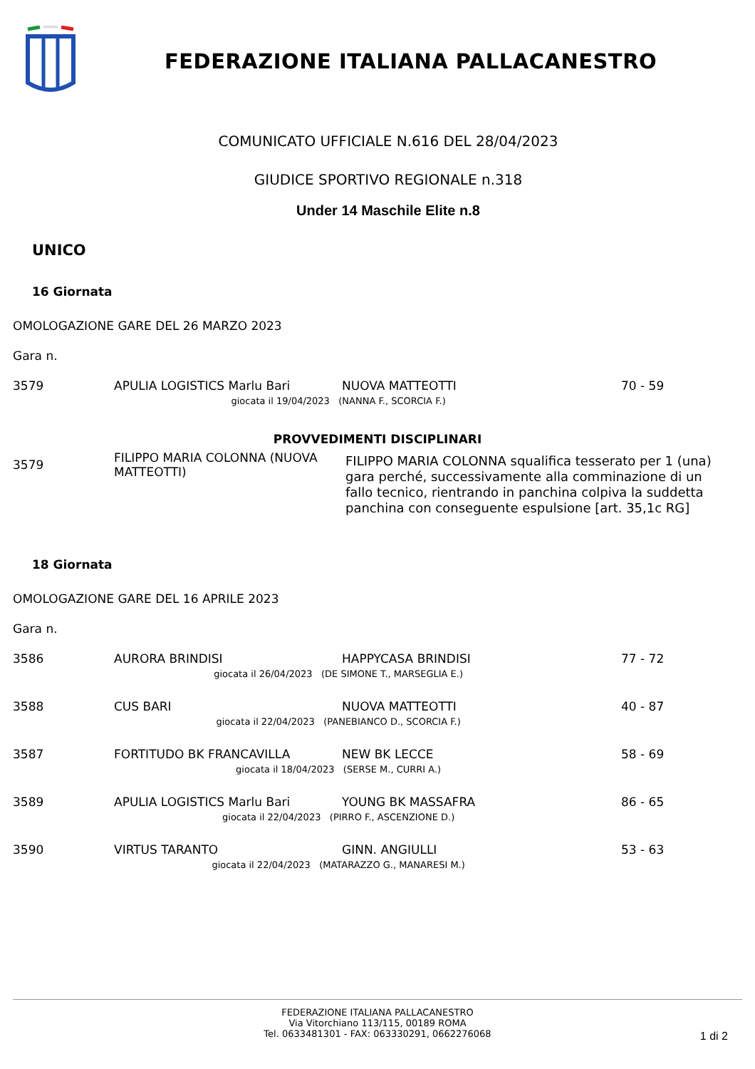FEDERAZIONE ITALIANA PALLACANESTRO
COMUNICATO UFFICIALE N.616 DEL 28/04/2023
GIUDICE SPORTIVO REGIONALE n.318
Under 14 Maschile Elite n.8
UNICO
16 Giornata
OMOLOGAZIONE GARE DEL 26 MARZO 2023
Gara n.
| 3579 | APULIA LOGISTICS Marlu Bari | NUOVA MATTEOTTI | 70 - 59 |
| giocata il 19/04/2023 (NANNA F., SCORCIA F.) | | | |
PROVVEDIMENTI DISCIPLINARI
| 3579 | FILIPPO MARIA COLONNA (NUOVA MATTEOTTI) | FILIPPO MARIA COLONNA squalifica tesserato per 1 (una) gara perché, successivamente alla comminazione di un fallo tecnico, rientrando in panchina colpiva la suddetta panchina con conseguente espulsione [art. 35,1c RG] |
18 Giornata
OMOLOGAZIONE GARE DEL 16 APRILE 2023
Gara n.
| 3586 | AURORA BRINDISI | HAPPYCASA BRINDISI | 77 - 72 |
| giocata il 26/04/2023 (DE SIMONE T., MARSEGLIA E.) | | | |
| 3588 | CUS BARI | NUOVA MATTEOTTI | 40 - 87 |
| giocata il 22/04/2023 (PANEBIANCO D., SCORCIA F.) | | | |
| 3587 | FORTITUDO BK FRANCAVILLA | NEW BK LECCE | 58 - 69 |
| giocata il 18/04/2023 (SERSE M., CURRI A.) | | | |
| 3589 | APULIA LOGISTICS Marlu Bari | YOUNG BK MASSAFRA | 86 - 65 |
| giocata il 22/04/2023 (PIRRO F., ASCENZIONE D.) | | | |
| 3590 | VIRTUS TARANTO | GINN. ANGIULLI | 53 - 63 |
| giocata il 22/04/2023 (MATARAZZO G., MANARESI M.) | | | |
FEDERAZIONE ITALIANA PALLACANESTRO
Via Vitorchiano 113/115, 00189 ROMA
Tel. 0633481301 - FAX: 063330291, 0662276068
1 di 2